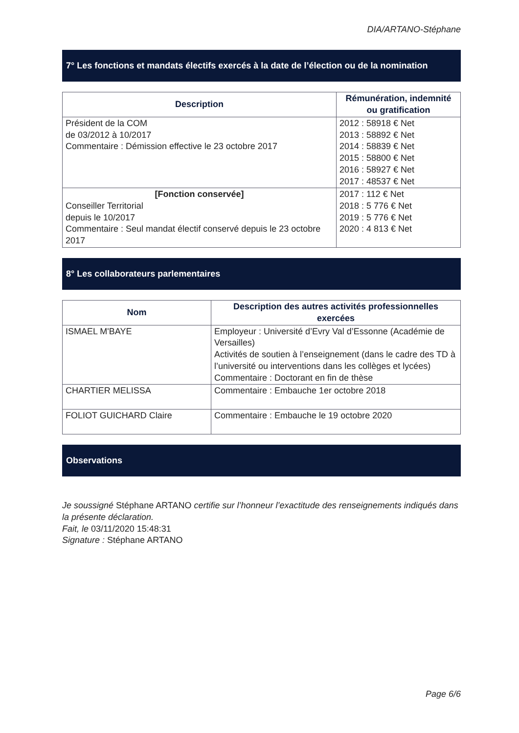DIA/ARTANO-Stéphane
7° Les fonctions et mandats électifs exercés à la date de l’élection ou de la nomination
| Description | Rémunération, indemnité ou gratification |
| --- | --- |
| Président de la COM de 03/2012 à 10/2017 Commentaire : Démission effective le 23 octobre 2017 | 2012 : 58918 € Net 2013 : 58892 € Net 2014 : 58839 € Net 2015 : 58800 € Net 2016 : 58927 € Net 2017 : 48537 € Net |
| [Fonction conservée] Conseiller Territorial depuis le 10/2017 Commentaire : Seul mandat électif conservé depuis le 23 octobre 2017 | 2017 : 112 € Net 2018 : 5 776 € Net 2019 : 5 776 € Net 2020 : 4 813 € Net |
8° Les collaborateurs parlementaires
| Nom | Description des autres activités professionnelles exercées |
| --- | --- |
| ISMAEL M'BAYE | Employeur : Université d’Evry Val d’Essonne (Académie de Versailles) Activités de soutien à l’enseignement (dans le cadre des TD à l’université ou interventions dans les collèges et lycées) Commentaire : Doctorant en fin de thèse |
| CHARTIER MELISSA | Commentaire : Embauche 1er octobre 2018 |
| FOLIOT GUICHARD Claire | Commentaire : Embauche le 19 octobre 2020 |
Observations
Je soussigné Stéphane ARTANO certifie sur l’honneur l’exactitude des renseignements indiqués dans la présente déclaration.
Fait, le 03/11/2020 15:48:31
Signature : Stéphane ARTANO
Page 6/6